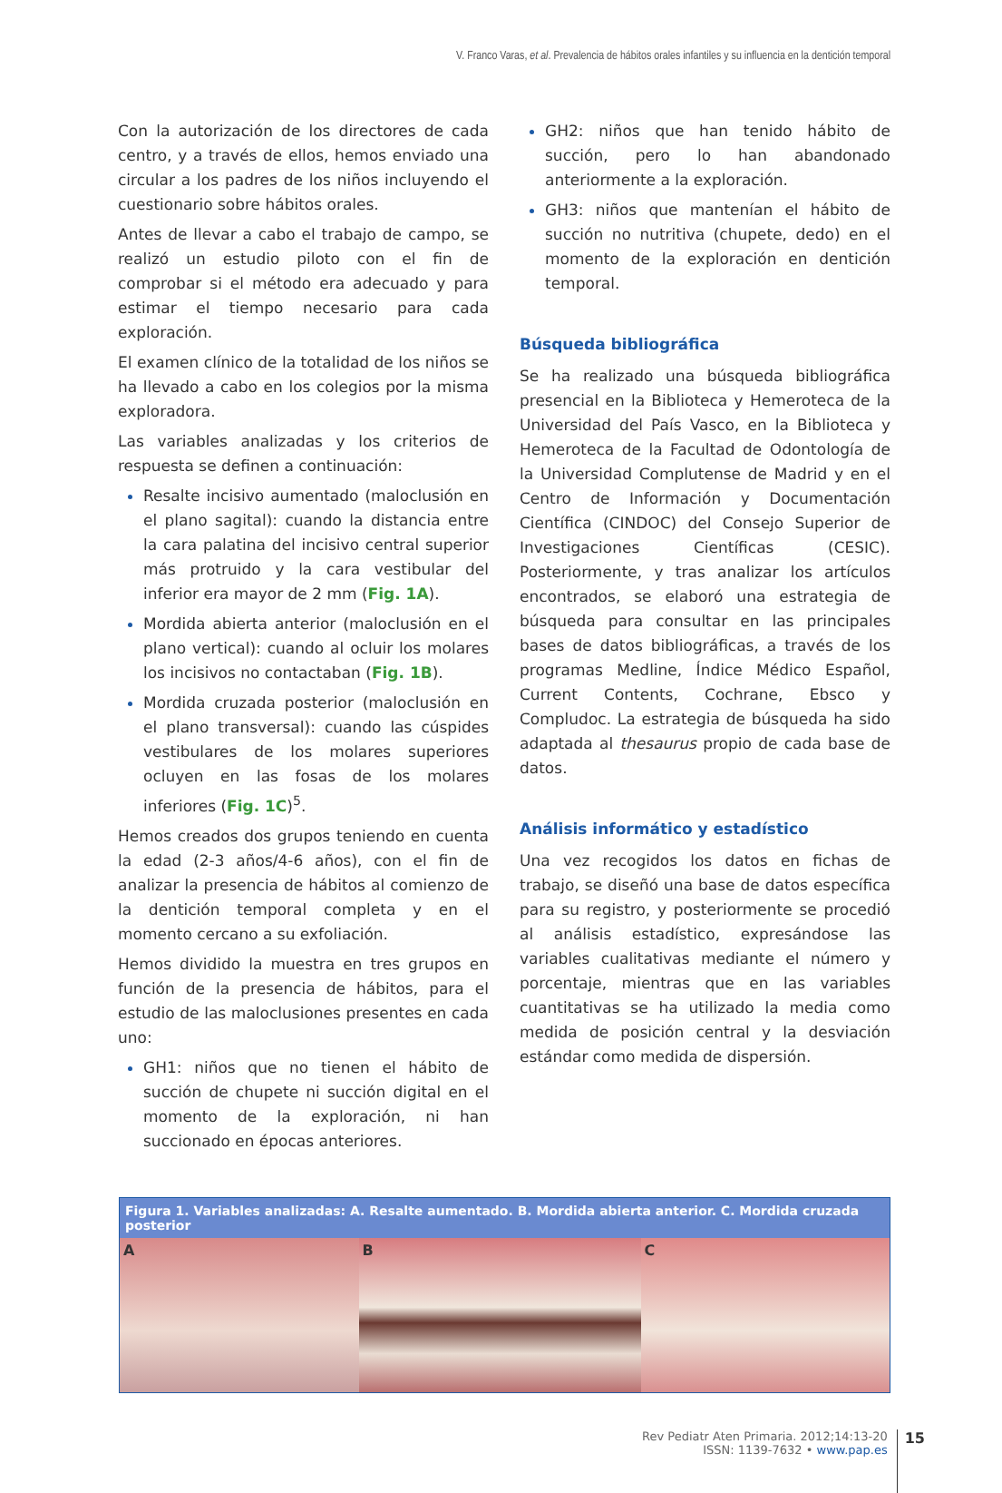V. Franco Varas, et al. Prevalencia de hábitos orales infantiles y su influencia en la dentición temporal
Con la autorización de los directores de cada centro, y a través de ellos, hemos enviado una circular a los padres de los niños incluyendo el cuestionario sobre hábitos orales.
Antes de llevar a cabo el trabajo de campo, se realizó un estudio piloto con el fin de comprobar si el método era adecuado y para estimar el tiempo necesario para cada exploración.
El examen clínico de la totalidad de los niños se ha llevado a cabo en los colegios por la misma exploradora.
Las variables analizadas y los criterios de respuesta se definen a continuación:
Resalte incisivo aumentado (maloclusión en el plano sagital): cuando la distancia entre la cara palatina del incisivo central superior más protruido y la cara vestibular del inferior era mayor de 2 mm (Fig. 1A).
Mordida abierta anterior (maloclusión en el plano vertical): cuando al ocluir los molares los incisivos no contactaban (Fig. 1B).
Mordida cruzada posterior (maloclusión en el plano transversal): cuando las cúspides vestibulares de los molares superiores ocluyen en las fosas de los molares inferiores (Fig. 1C)<sup>5</sup>.
Hemos creados dos grupos teniendo en cuenta la edad (2-3 años/4-6 años), con el fin de analizar la presencia de hábitos al comienzo de la dentición temporal completa y en el momento cercano a su exfoliación.
Hemos dividido la muestra en tres grupos en función de la presencia de hábitos, para el estudio de las maloclusiones presentes en cada uno:
GH1: niños que no tienen el hábito de succión de chupete ni succión digital en el momento de la exploración, ni han succionado en épocas anteriores.
GH2: niños que han tenido hábito de succión, pero lo han abandonado anteriormente a la exploración.
GH3: niños que mantenían el hábito de succión no nutritiva (chupete, dedo) en el momento de la exploración en dentición temporal.
Búsqueda bibliográfica
Se ha realizado una búsqueda bibliográfica presencial en la Biblioteca y Hemeroteca de la Universidad del País Vasco, en la Biblioteca y Hemeroteca de la Facultad de Odontología de la Universidad Complutense de Madrid y en el Centro de Información y Documentación Científica (CINDOC) del Consejo Superior de Investigaciones Científicas (CESIC). Posteriormente, y tras analizar los artículos encontrados, se elaboró una estrategia de búsqueda para consultar en las principales bases de datos bibliográficas, a través de los programas Medline, Índice Médico Español, Current Contents, Cochrane, Ebsco y Compludoc. La estrategia de búsqueda ha sido adaptada al thesaurus propio de cada base de datos.
Análisis informático y estadístico
Una vez recogidos los datos en fichas de trabajo, se diseñó una base de datos específica para su registro, y posteriormente se procedió al análisis estadístico, expresándose las variables cualitativas mediante el número y porcentaje, mientras que en las variables cuantitativas se ha utilizado la media como medida de posición central y la desviación estándar como medida de dispersión.
Figura 1. Variables analizadas: A. Resalte aumentado. B. Mordida abierta anterior. C. Mordida cruzada posterior
A B C
Rev Pediatr Aten Primaria. 2012;14:13-20
ISSN: 1139-7632 • www.pap.es
15